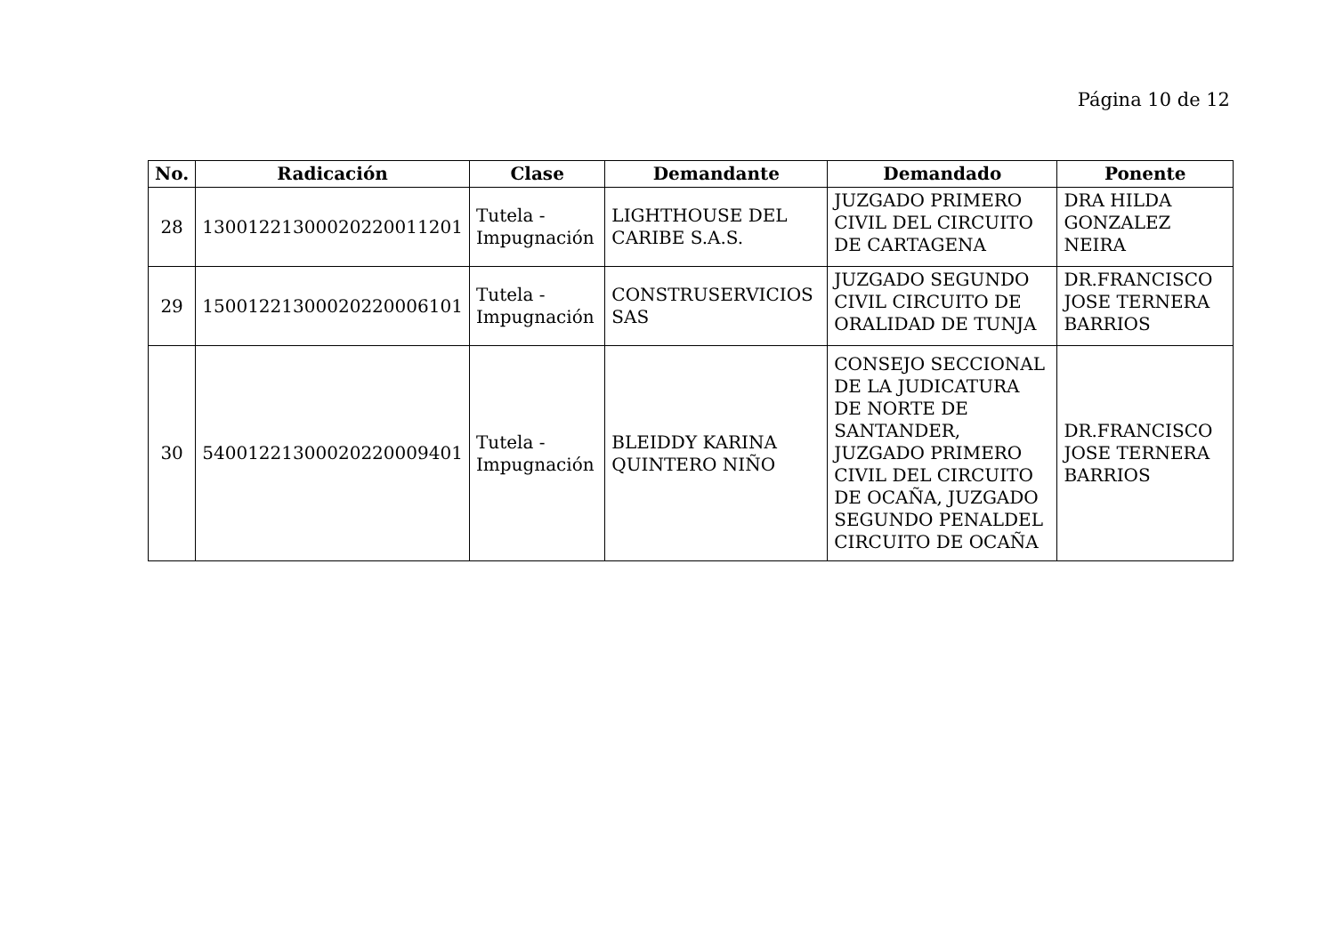Página 10 de 12
| No. | Radicación | Clase | Demandante | Demandado | Ponente |
| --- | --- | --- | --- | --- | --- |
| 28 | 13001221300020220011201 | Tutela - Impugnación | LIGHTHOUSE DEL CARIBE S.A.S. | JUZGADO PRIMERO CIVIL DEL CIRCUITO DE CARTAGENA | DRA HILDA GONZALEZ NEIRA |
| 29 | 15001221300020220006101 | Tutela - Impugnación | CONSTRUSERVICIOS SAS | JUZGADO SEGUNDO CIVIL CIRCUITO DE ORALIDAD DE TUNJA | DR.FRANCISCO JOSE TERNERA BARRIOS |
| 30 | 54001221300020220009401 | Tutela - Impugnación | BLEIDDY KARINA QUINTERO NIÑO | CONSEJO SECCIONAL DE LA JUDICATURA DE NORTE DE SANTANDER, JUZGADO PRIMERO CIVIL DEL CIRCUITO DE OCAÑA, JUZGADO SEGUNDO PENALDEL CIRCUITO DE OCAÑA | DR.FRANCISCO JOSE TERNERA BARRIOS |